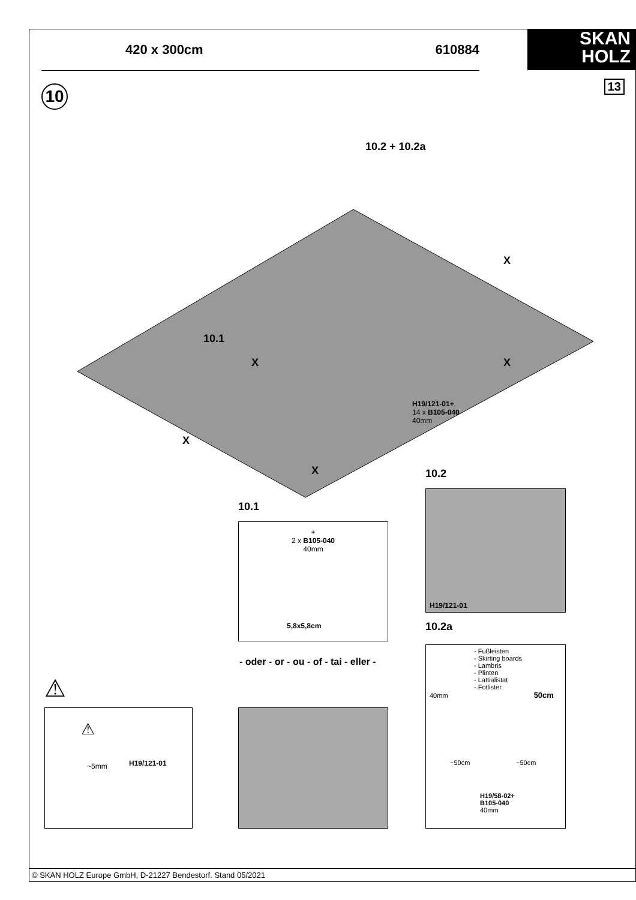420 x 300cm 610884
SKAN
HOLZ
10 13
10.2 + 10.2a
X X
10.1
X
H19/121-01+
14 x B105-040
40mm
X
X 10.2
H19/121-01
10.1
+
2 x B105-040
40mm
5,8x5,8cm
10.2a
- oder - or - ou - of - tai - eller -
- Fußleisten
- Skirting boards
- Lambris
- Plinten
- Lattialistat
- Fotlister
40mm 50cm
~50cm ~50cm
H19/58-02+
B105-040
40mm
⚠
⚠
~5mm H19/121-01
© SKAN HOLZ Europe GmbH, D-21227 Bendestorf. Stand 05/2021